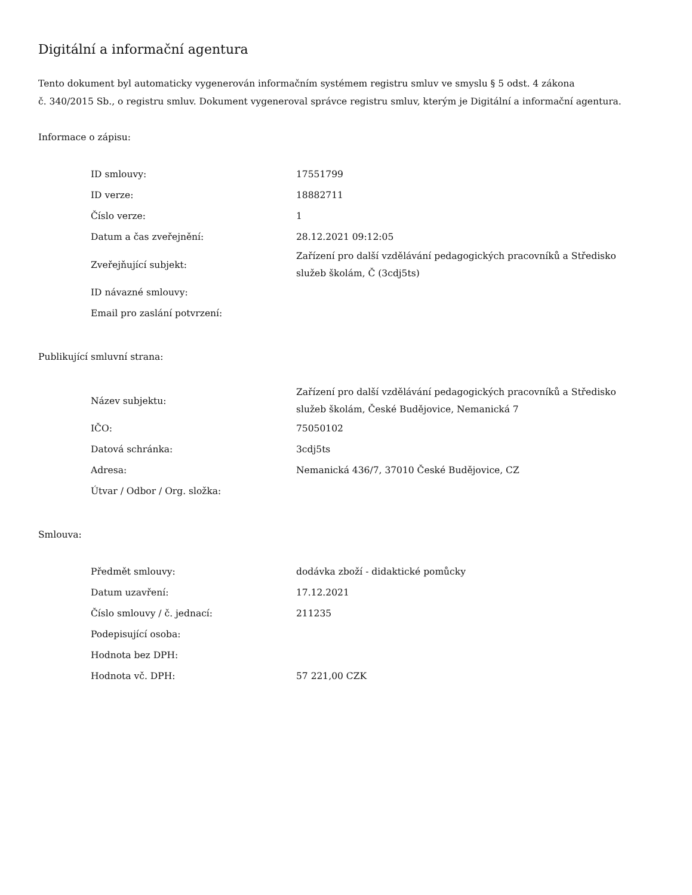Digitální a informační agentura
Tento dokument byl automaticky vygenerován informačním systémem registru smluv ve smyslu § 5 odst. 4 zákona
č. 340/2015 Sb., o registru smluv. Dokument vygeneroval správce registru smluv, kterým je Digitální a informační agentura.
Informace o zápisu:
| ID smlouvy: | 17551799 |
| ID verze: | 18882711 |
| Číslo verze: | 1 |
| Datum a čas zveřejnění: | 28.12.2021 09:12:05 |
| Zveřejňující subjekt: | Zařízení pro další vzdělávání pedagogických pracovníků a Středisko služeb školám, Č (3cdj5ts) |
| ID návazné smlouvy: | |
| Email pro zaslání potvrzení: | |
Publikující smluvní strana:
| Název subjektu: | Zařízení pro další vzdělávání pedagogických pracovníků a Středisko služeb školám, České Budějovice, Nemanická 7 |
| IČO: | 75050102 |
| Datová schránka: | 3cdj5ts |
| Adresa: | Nemanická 436/7, 37010 České Budějovice, CZ |
| Útvar / Odbor / Org. složka: | |
Smlouva:
| Předmět smlouvy: | dodávka zboží - didaktické pomůcky |
| Datum uzavření: | 17.12.2021 |
| Číslo smlouvy / č. jednací: | 211235 |
| Podepisující osoba: | |
| Hodnota bez DPH: | |
| Hodnota vč. DPH: | 57 221,00 CZK |